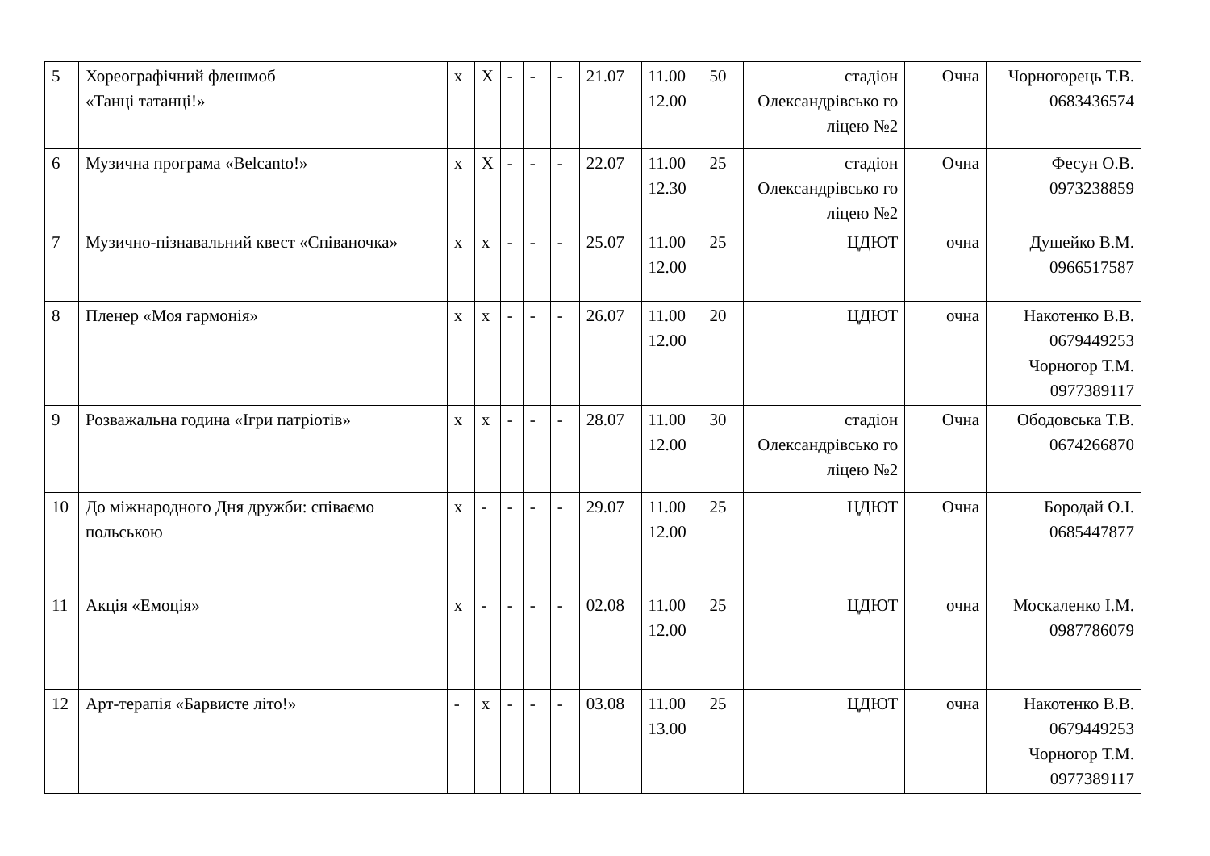| 5 | Хореографічний флешмоб «Танці татанці!» | х | Х | - | - | - | 21.07 | 11.00 12.00 | 50 | стадіон Олександрівсько го ліцею №2 | Очна | Чорногорець Т.В. 0683436574 |
| 6 | Музична програма «Belcanto!» | х | Х | - | - | - | 22.07 | 11.00 12.30 | 25 | стадіон Олександрівсько го ліцею №2 | Очна | Фесун О.В. 0973238859 |
| 7 | Музично-пізнавальний квест «Співаночка» | х | х | - | - | - | 25.07 | 11.00 12.00 | 25 | ЦДЮТ | очна | Душейко В.М. 0966517587 |
| 8 | Пленер «Моя гармонія» | х | х | - | - | - | 26.07 | 11.00 12.00 | 20 | ЦДЮТ | очна | Накотенко В.В. 0679449253 Чорногор Т.М. 0977389117 |
| 9 | Розважальна година «Ігри патріотів» | х | х | - | - | - | 28.07 | 11.00 12.00 | 30 | стадіон Олександрівсько го ліцею №2 | Очна | Ободовська Т.В. 0674266870 |
| 10 | До міжнародного Дня дружби: співаємо польською | х | - | - | - | - | 29.07 | 11.00 12.00 | 25 | ЦДЮТ | Очна | Бородай О.І. 0685447877 |
| 11 | Акція «Емоція» | х | - | - | - | - | 02.08 | 11.00 12.00 | 25 | ЦДЮТ | очна | Москаленко І.М. 0987786079 |
| 12 | Арт-терапія «Барвисте літо!» | - | х | - | - | - | 03.08 | 11.00 13.00 | 25 | ЦДЮТ | очна | Накотенко В.В. 0679449253 Чорногор Т.М. 0977389117 |